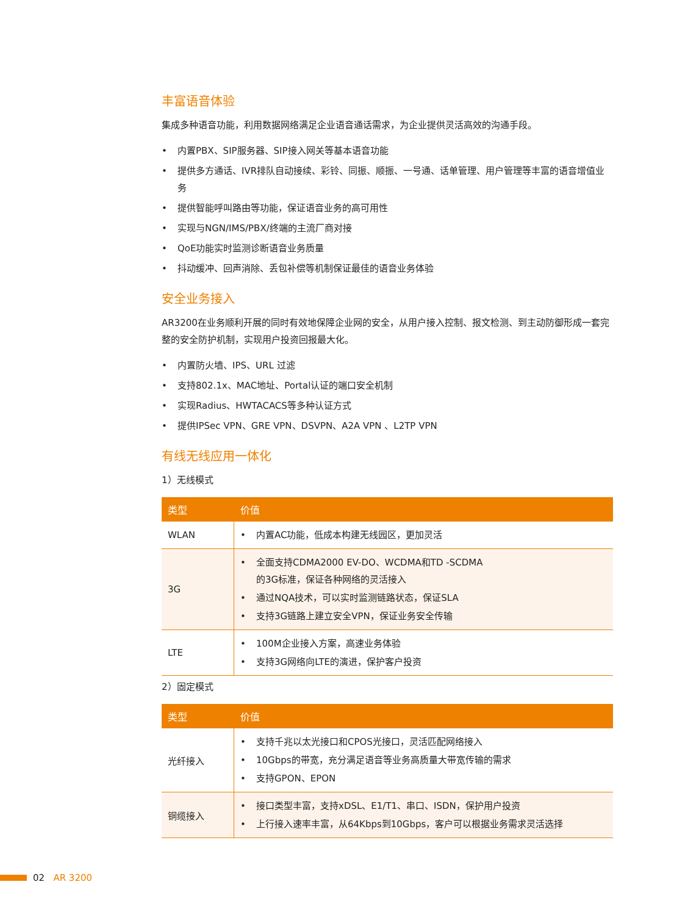丰富语音体验
集成多种语音功能，利用数据网络满足企业语音通话需求，为企业提供灵活高效的沟通手段。
• 内置PBX、SIP服务器、SIP接入网关等基本语音功能
• 提供多方通话、IVR排队自动接续、彩铃、同振、顺振、一号通、话单管理、用户管理等丰富的语音增值业务
• 提供智能呼叫路由等功能，保证语音业务的高可用性
• 实现与NGN/IMS/PBX/终端的主流厂商对接
• QoE功能实时监测诊断语音业务质量
• 抖动缓冲、回声消除、丢包补偿等机制保证最佳的语音业务体验
安全业务接入
AR3200在业务顺利开展的同时有效地保障企业网的安全，从用户接入控制、报文检测、到主动防御形成一套完整的安全防护机制，实现用户投资回报最大化。
• 内置防火墙、IPS、URL 过滤
• 支持802.1x、MAC地址、Portal认证的端口安全机制
• 实现Radius、HWTACACS等多种认证方式
• 提供IPSec VPN、GRE VPN、DSVPN、A2A VPN 、L2TP VPN
有线无线应用一体化
1）无线模式
| 类型 | 价值 |
| --- | --- |
| WLAN | • 内置AC功能，低成本构建无线园区，更加灵活 |
| 3G | • 全面支持CDMA2000 EV-DO、WCDMA和TD -SCDMA 的3G标准，保证各种网络的灵活接入 • 通过NQA技术，可以实时监测链路状态，保证SLA • 支持3G链路上建立安全VPN，保证业务安全传输 |
| LTE | • 100M企业接入方案，高速业务体验 • 支持3G网络向LTE的演进，保护客户投资 |
2）固定模式
| 类型 | 价值 |
| --- | --- |
| 光纤接入 | • 支持千兆以太光接口和CPOS光接口，灵活匹配网络接入 • 10Gbps的带宽，充分满足语音等业务高质量大带宽传输的需求 • 支持GPON、EPON |
| 铜缆接入 | • 接口类型丰富，支持xDSL、E1/T1、串口、ISDN，保护用户投资 • 上行接入速率丰富，从64Kbps到10Gbps，客户可以根据业务需求灵活选择 |
02 AR 3200